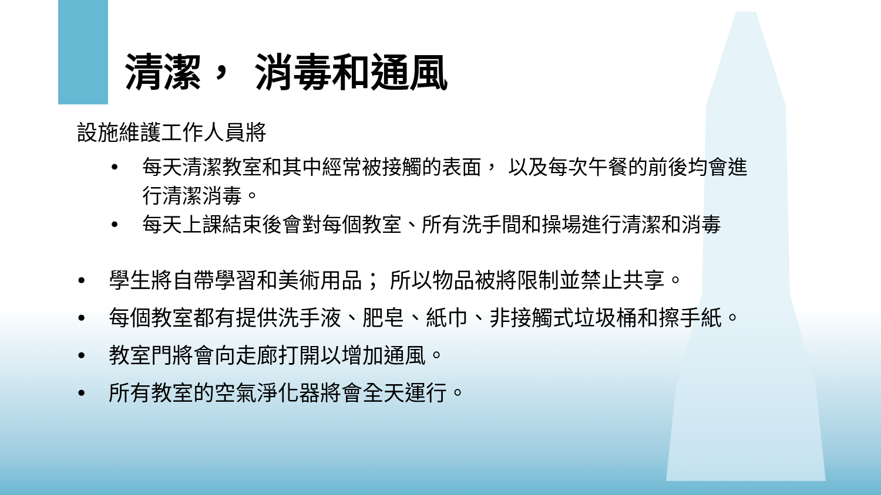清潔， 消毒和通風
設施維護工作人員將
• 每天清潔教室和其中經常被接觸的表面， 以及每次午餐的前後均會進行清潔消毒。
• 每天上課結束後會對每個教室、所有洗手間和操場進行清潔和消毒
• 學生將自帶學習和美術用品； 所以物品被將限制並禁止共享。
• 每個教室都有提供洗手液、肥皂、紙巾、非接觸式垃圾桶和擦手紙。
• 教室門將會向走廊打開以增加通風。
• 所有教室的空氣淨化器將會全天運行。